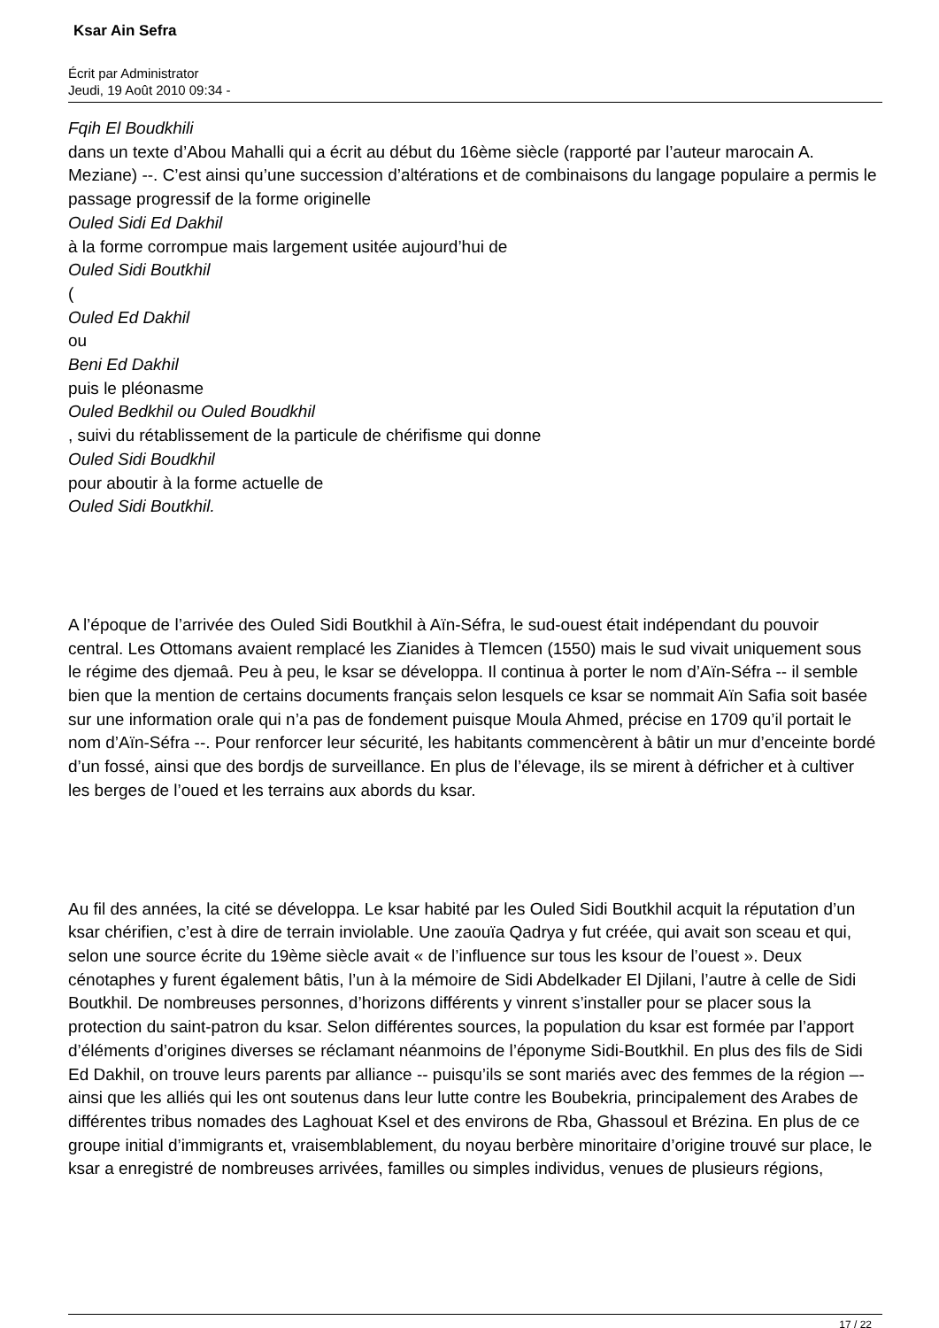Ksar Ain Sefra
Écrit par Administrator
Jeudi, 19 Août 2010 09:34 -
Fqih El Boudkhili
dans un texte d’Abou Mahalli qui a écrit au début du 16ème siècle (rapporté par l’auteur marocain A. Meziane) --. C’est ainsi qu’une succession d’altérations et de combinaisons du langage populaire a permis le passage progressif de la forme originelle
Ouled Sidi Ed Dakhil
à la forme corrompue mais largement usitée aujourd’hui de
Ouled Sidi Boutkhil
(
Ouled Ed Dakhil
ou
Beni Ed Dakhil
puis le pléonasme
Ouled Bedkhil ou Ouled Boudkhil
, suivi du rétablissement de la particule de chérifisme qui donne
Ouled Sidi Boudkhil
pour aboutir à la forme actuelle de
Ouled Sidi Boutkhil.
A l’époque de l’arrivée des Ouled Sidi Boutkhil à Aïn-Séfra, le sud-ouest était indépendant du pouvoir central. Les Ottomans avaient remplacé les Zianides à Tlemcen (1550) mais le sud vivait uniquement sous le régime des djemaâ. Peu à peu, le ksar se développa. Il continua à porter le nom d’Aïn-Séfra -- il semble bien que la mention de certains documents français selon lesquels ce ksar se nommait Aïn Safia soit basée sur une information orale qui n’a pas de fondement puisque Moula Ahmed, précise en 1709 qu’il portait le nom d’Aïn-Séfra --. Pour renforcer leur sécurité, les habitants commencèrent à bâtir un mur d’enceinte bordé d’un fossé, ainsi que des bordjs de surveillance. En plus de l’élevage, ils se mirent à défricher et à cultiver les berges de l’oued et les terrains aux abords du ksar.
Au fil des années, la cité se développa. Le ksar habité par les Ouled Sidi Boutkhil acquit la réputation d’un ksar chérifien, c’est à dire de terrain inviolable. Une zaouïa Qadrya y fut créée, qui avait son sceau et qui, selon une source écrite du 19ème siècle avait « de l’influence sur tous les ksour de l’ouest ». Deux cénotaphes y furent également bâtis, l’un à la mémoire de Sidi Abdelkader El Djilani, l’autre à celle de Sidi Boutkhil. De nombreuses personnes, d’horizons différents y vinrent s’installer pour se placer sous la protection du saint-patron du ksar. Selon différentes sources, la population du ksar est formée par l’apport d’éléments d’origines diverses se réclamant néanmoins de l’éponyme Sidi-Boutkhil. En plus des fils de Sidi Ed Dakhil, on trouve leurs parents par alliance -- puisqu’ils se sont mariés avec des femmes de la région –- ainsi que les alliés qui les ont soutenus dans leur lutte contre les Boubekria, principalement des Arabes de différentes tribus nomades des Laghouat Ksel et des environs de Rba, Ghassoul et Brézina. En plus de ce groupe initial d’immigrants et, vraisemblablement, du noyau berbère minoritaire d’origine trouvé sur place, le ksar a enregistré de nombreuses arrivées, familles ou simples individus, venues de plusieurs régions,
17 / 22